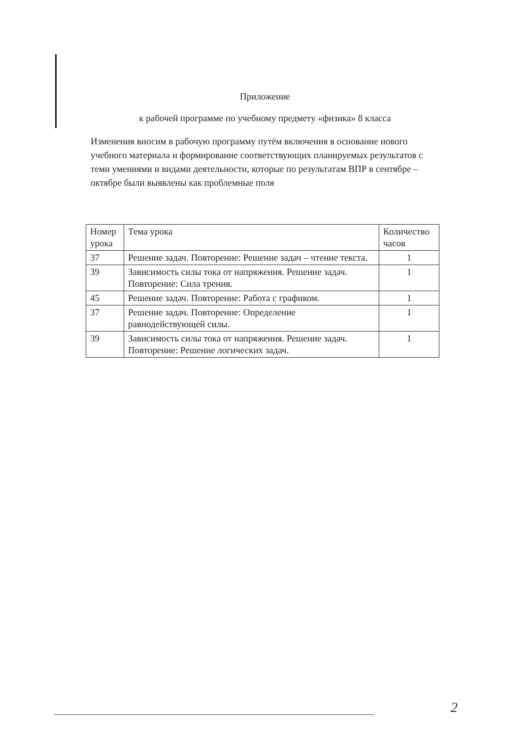Приложение
к рабочей программе по учебному предмету «физика» 8 класса
Изменения вносим в рабочую программу путём включения в основание нового учебного материала и формирование соответствующих планируемых результатов с теми умениями и видами деятельности, которые по результатам ВПР в сентябре – октябре были выявлены как проблемные поля
| Номер урока | Тема урока | Количество часов |
| 37 | Решение задач. Повторение: Решение задач – чтение текста. | 1 |
| 39 | Зависимость силы тока от напряжения. Решение задач. Повторение: Сила трения. | 1 |
| 45 | Решение задач. Повторение: Работа с графиком. | 1 |
| 37 | Решение задач. Повторение: Определение равнодействующей силы. | 1 |
| 39 | Зависимость силы тока от напряжения. Решение задач. Повторение: Решение логических задач. | 1 |
2